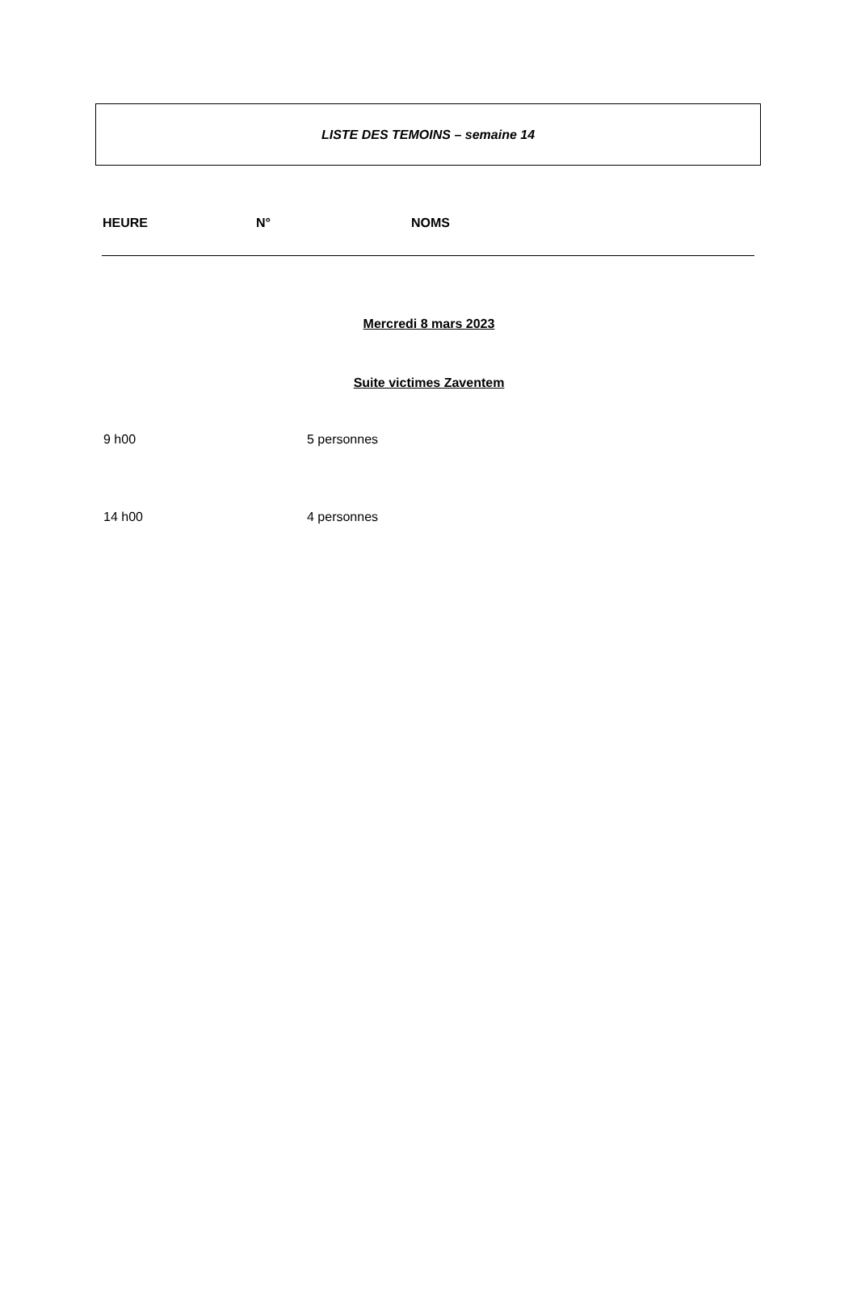LISTE DES TEMOINS – semaine 14
| HEURE | N° | NOMS |
| --- | --- | --- |
Mercredi 8 mars 2023
Suite victimes Zaventem
9 h00 5 personnes
14 h00 4 personnes